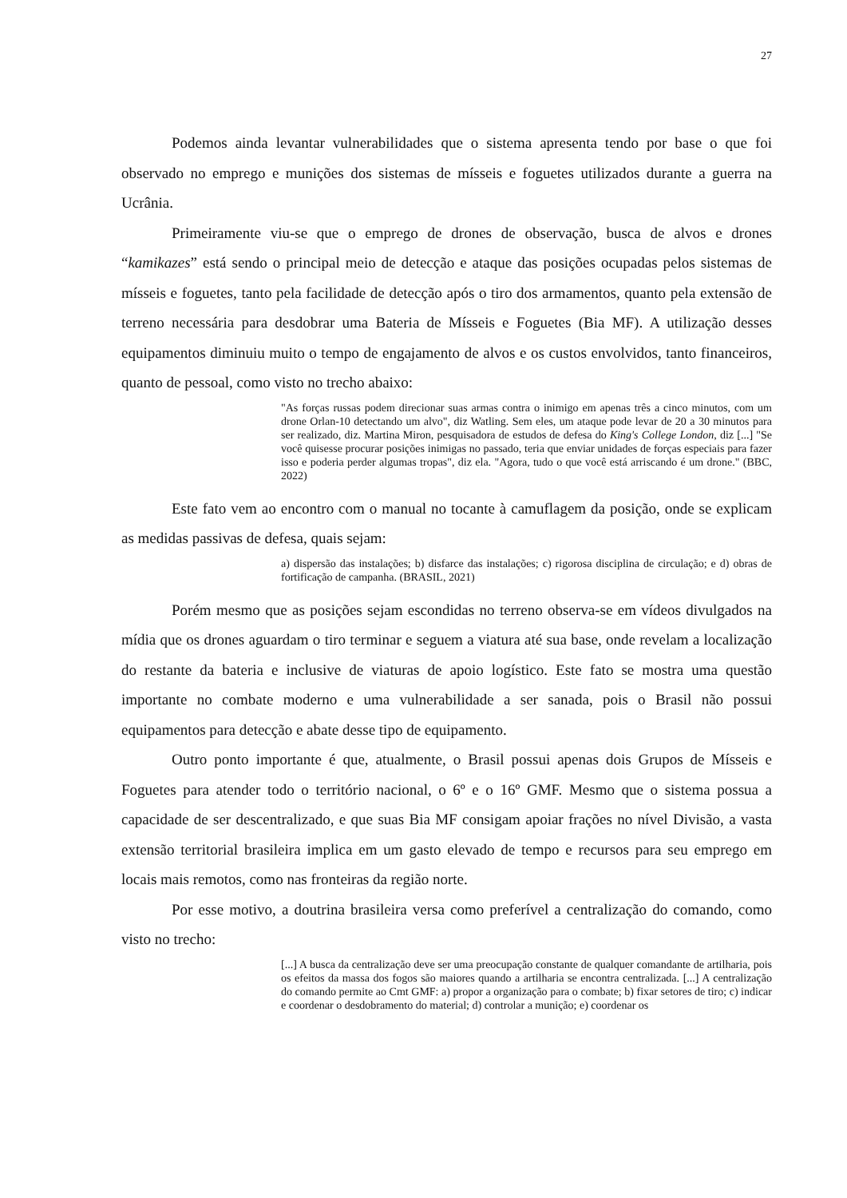27
Podemos ainda levantar vulnerabilidades que o sistema apresenta tendo por base o que foi observado no emprego e munições dos sistemas de mísseis e foguetes utilizados durante a guerra na Ucrânia.
Primeiramente viu-se que o emprego de drones de observação, busca de alvos e drones “kamikazes” está sendo o principal meio de detecção e ataque das posições ocupadas pelos sistemas de mísseis e foguetes, tanto pela facilidade de detecção após o tiro dos armamentos, quanto pela extensão de terreno necessária para desdobrar uma Bateria de Mísseis e Foguetes (Bia MF). A utilização desses equipamentos diminuiu muito o tempo de engajamento de alvos e os custos envolvidos, tanto financeiros, quanto de pessoal, como visto no trecho abaixo:
"As forças russas podem direcionar suas armas contra o inimigo em apenas três a cinco minutos, com um drone Orlan-10 detectando um alvo", diz Watling. Sem eles, um ataque pode levar de 20 a 30 minutos para ser realizado, diz. Martina Miron, pesquisadora de estudos de defesa do King's College London, diz [...] "Se você quisesse procurar posições inimigas no passado, teria que enviar unidades de forças especiais para fazer isso e poderia perder algumas tropas", diz ela. "Agora, tudo o que você está arriscando é um drone." (BBC, 2022)
Este fato vem ao encontro com o manual no tocante à camuflagem da posição, onde se explicam as medidas passivas de defesa, quais sejam:
a) dispersão das instalações; b) disfarce das instalações; c) rigorosa disciplina de circulação; e d) obras de fortificação de campanha. (BRASIL, 2021)
Porém mesmo que as posições sejam escondidas no terreno observa-se em vídeos divulgados na mídia que os drones aguardam o tiro terminar e seguem a viatura até sua base, onde revelam a localização do restante da bateria e inclusive de viaturas de apoio logístico. Este fato se mostra uma questão importante no combate moderno e uma vulnerabilidade a ser sanada, pois o Brasil não possui equipamentos para detecção e abate desse tipo de equipamento.
Outro ponto importante é que, atualmente, o Brasil possui apenas dois Grupos de Mísseis e Foguetes para atender todo o território nacional, o 6º e o 16º GMF. Mesmo que o sistema possua a capacidade de ser descentralizado, e que suas Bia MF consigam apoiar frações no nível Divisão, a vasta extensão territorial brasileira implica em um gasto elevado de tempo e recursos para seu emprego em locais mais remotos, como nas fronteiras da região norte.
Por esse motivo, a doutrina brasileira versa como preferível a centralização do comando, como visto no trecho:
[...] A busca da centralização deve ser uma preocupação constante de qualquer comandante de artilharia, pois os efeitos da massa dos fogos são maiores quando a artilharia se encontra centralizada. [...] A centralização do comando permite ao Cmt GMF: a) propor a organização para o combate; b) fixar setores de tiro; c) indicar e coordenar o desdobramento do material; d) controlar a munição; e) coordenar os